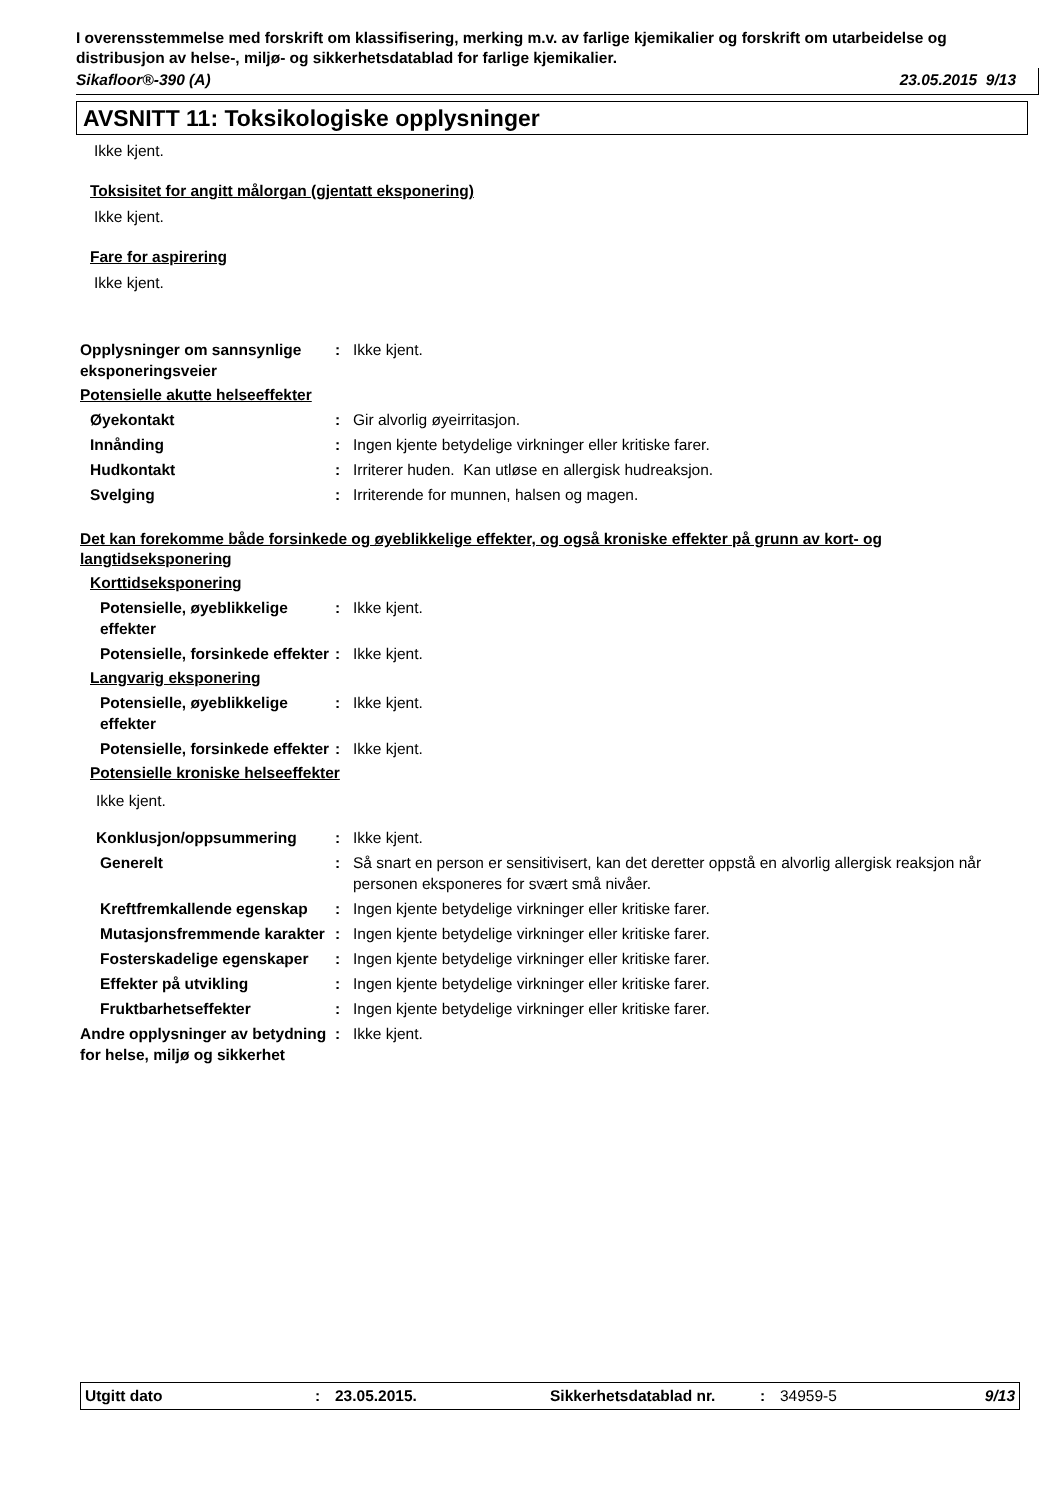I overensstemmelse med forskrift om klassifisering, merking m.v. av farlige kjemikalier og forskrift om utarbeidelse og distribusjon av helse-, miljø- og sikkerhetsdatablad for farlige kjemikalier.
Sikafloor®-390 (A) 23.05.2015 9/13
AVSNITT 11: Toksikologiske opplysninger
Ikke kjent.
Toksisitet for angitt målorgan (gjentatt eksponering)
Ikke kjent.
Fare for aspirering
Ikke kjent.
Opplysninger om sannsynlige eksponeringsveier
: Ikke kjent.
Potensielle akutte helseeffekter
Øyekontakt : Gir alvorlig øyeirritasjon.
Innånding : Ingen kjente betydelige virkninger eller kritiske farer.
Hudkontakt : Irriterer huden. Kan utløse en allergisk hudreaksjon.
Svelging : Irriterende for munnen, halsen og magen.
Det kan forekomme både forsinkede og øyeblikkelige effekter, og også kroniske effekter på grunn av kort- og langtidseksponering
Korttidseksponering
Potensielle, øyeblikkelige effekter
: Ikke kjent.
Potensielle, forsinkede effekter
: Ikke kjent.
Langvarig eksponering
Potensielle, øyeblikkelige effekter
: Ikke kjent.
Potensielle, forsinkede effekter
: Ikke kjent.
Potensielle kroniske helseeffekter
Ikke kjent.
Konklusjon/oppsummering : Ikke kjent.
Generelt : Så snart en person er sensitivisert, kan det deretter oppstå en alvorlig allergisk reaksjon når personen eksponeres for svært små nivåer.
Kreftfremkallende egenskap
: Ingen kjente betydelige virkninger eller kritiske farer.
Mutasjonsfremmende karakter
: Ingen kjente betydelige virkninger eller kritiske farer.
Fosterskadelige egenskaper
: Ingen kjente betydelige virkninger eller kritiske farer.
Effekter på utvikling : Ingen kjente betydelige virkninger eller kritiske farer.
Fruktbarhetseffekter : Ingen kjente betydelige virkninger eller kritiske farer.
Andre opplysninger av betydning for helse, miljø og sikkerhet
: Ikke kjent.
Utgitt dato: 23.05.2015. Sikkerhetsdatablad nr.: 34959-5 9/13